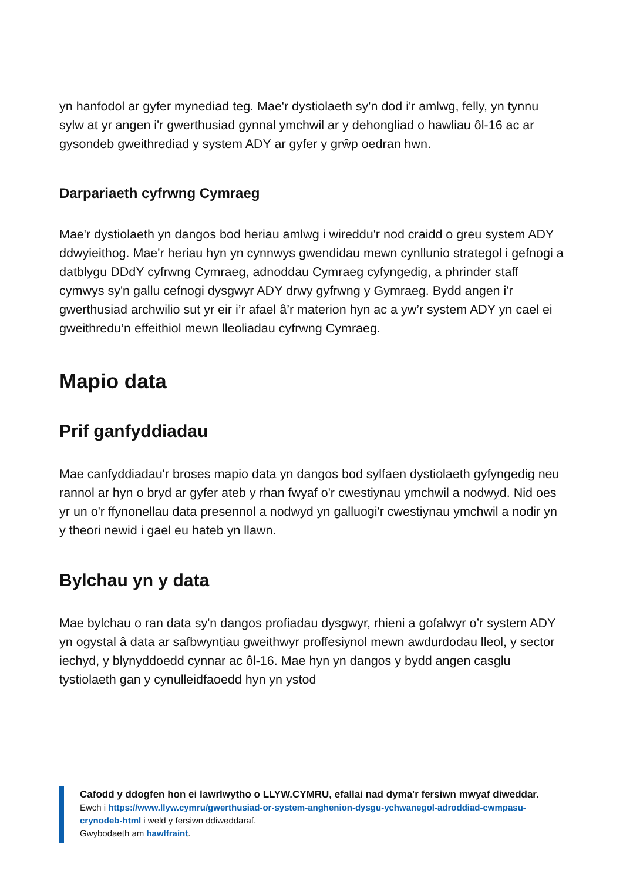yn hanfodol ar gyfer mynediad teg. Mae'r dystiolaeth sy'n dod i'r amlwg, felly, yn tynnu sylw at yr angen i'r gwerthusiad gynnal ymchwil ar y dehongliad o hawliau ôl-16 ac ar gysondeb gweithrediad y system ADY ar gyfer y grŵp oedran hwn.
Darpariaeth cyfrwng Cymraeg
Mae'r dystiolaeth yn dangos bod heriau amlwg i wireddu'r nod craidd o greu system ADY ddwyieithog. Mae'r heriau hyn yn cynnwys gwendidau mewn cynllunio strategol i gefnogi a datblygu DDdY cyfrwng Cymraeg, adnoddau Cymraeg cyfyngedig, a phrinder staff cymwys sy'n gallu cefnogi dysgwyr ADY drwy gyfrwng y Gymraeg. Bydd angen i'r gwerthusiad archwilio sut yr eir i’r afael â’r materion hyn ac a yw’r system ADY yn cael ei gweithredu’n effeithiol mewn lleoliadau cyfrwng Cymraeg.
Mapio data
Prif ganfyddiadau
Mae canfyddiadau'r broses mapio data yn dangos bod sylfaen dystiolaeth gyfyngedig neu rannol ar hyn o bryd ar gyfer ateb y rhan fwyaf o'r cwestiynau ymchwil a nodwyd. Nid oes yr un o'r ffynonellau data presennol a nodwyd yn galluogi'r cwestiynau ymchwil a nodir yn y theori newid i gael eu hateb yn llawn.
Bylchau yn y data
Mae bylchau o ran data sy'n dangos profiadau dysgwyr, rhieni a gofalwyr o’r system ADY yn ogystal â data ar safbwyntiau gweithwyr proffesiynol mewn awdurdodau lleol, y sector iechyd, y blynyddoedd cynnar ac ôl-16. Mae hyn yn dangos y bydd angen casglu tystiolaeth gan y cynulleidfaoedd hyn yn ystod
Cafodd y ddogfen hon ei lawrlwytho o LLYW.CYMRU, efallai nad dyma'r fersiwn mwyaf diweddar.
Ewch i https://www.llyw.cymru/gwerthusiad-or-system-anghenion-dysgu-ychwanegol-adroddiad-cwmpasu-crynodeb-html i weld y fersiwn ddiweddaraf.
Gwybodaeth am hawlfraint.